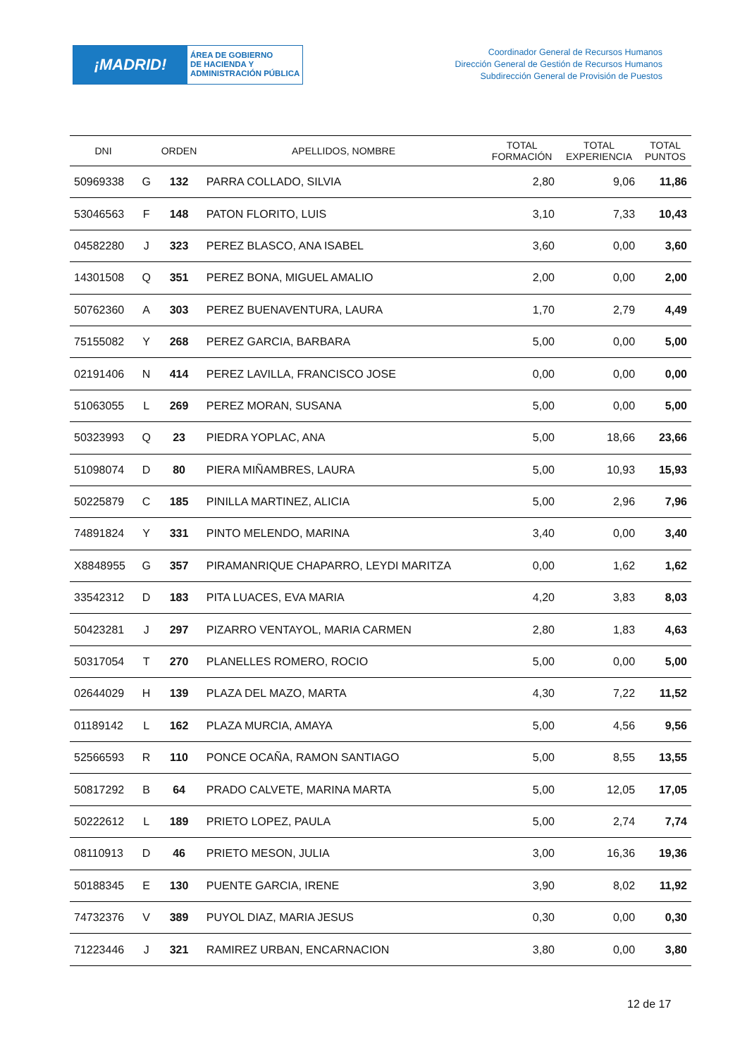¡MADRID!
ÁREA DE GOBIERNO
DE HACIENDA Y
ADMINISTRACIÓN PÚBLICA
Coordinador General de Recursos Humanos
Dirección General de Gestión de Recursos Humanos
Subdirección General de Provisión de Puestos
| DNI | | ORDEN | APELLIDOS, NOMBRE | TOTAL FORMACIÓN | TOTAL EXPERIENCIA | TOTAL PUNTOS |
| --- | --- | --- | --- | --- | --- | --- |
| 50969338 | G | 132 | PARRA COLLADO, SILVIA | 2,80 | 9,06 | 11,86 |
| 53046563 | F | 148 | PATON FLORITO, LUIS | 3,10 | 7,33 | 10,43 |
| 04582280 | J | 323 | PEREZ BLASCO, ANA ISABEL | 3,60 | 0,00 | 3,60 |
| 14301508 | Q | 351 | PEREZ BONA, MIGUEL AMALIO | 2,00 | 0,00 | 2,00 |
| 50762360 | A | 303 | PEREZ BUENAVENTURA, LAURA | 1,70 | 2,79 | 4,49 |
| 75155082 | Y | 268 | PEREZ GARCIA, BARBARA | 5,00 | 0,00 | 5,00 |
| 02191406 | N | 414 | PEREZ LAVILLA, FRANCISCO JOSE | 0,00 | 0,00 | 0,00 |
| 51063055 | L | 269 | PEREZ MORAN, SUSANA | 5,00 | 0,00 | 5,00 |
| 50323993 | Q | 23 | PIEDRA YOPLAC, ANA | 5,00 | 18,66 | 23,66 |
| 51098074 | D | 80 | PIERA MIÑAMBRES, LAURA | 5,00 | 10,93 | 15,93 |
| 50225879 | C | 185 | PINILLA MARTINEZ, ALICIA | 5,00 | 2,96 | 7,96 |
| 74891824 | Y | 331 | PINTO MELENDO, MARINA | 3,40 | 0,00 | 3,40 |
| X8848955 | G | 357 | PIRAMANRIQUE CHAPARRO, LEYDI MARITZA | 0,00 | 1,62 | 1,62 |
| 33542312 | D | 183 | PITA LUACES, EVA MARIA | 4,20 | 3,83 | 8,03 |
| 50423281 | J | 297 | PIZARRO VENTAYOL, MARIA CARMEN | 2,80 | 1,83 | 4,63 |
| 50317054 | T | 270 | PLANELLES ROMERO, ROCIO | 5,00 | 0,00 | 5,00 |
| 02644029 | H | 139 | PLAZA DEL MAZO, MARTA | 4,30 | 7,22 | 11,52 |
| 01189142 | L | 162 | PLAZA MURCIA, AMAYA | 5,00 | 4,56 | 9,56 |
| 52566593 | R | 110 | PONCE OCAÑA, RAMON SANTIAGO | 5,00 | 8,55 | 13,55 |
| 50817292 | B | 64 | PRADO CALVETE, MARINA MARTA | 5,00 | 12,05 | 17,05 |
| 50222612 | L | 189 | PRIETO LOPEZ, PAULA | 5,00 | 2,74 | 7,74 |
| 08110913 | D | 46 | PRIETO MESON, JULIA | 3,00 | 16,36 | 19,36 |
| 50188345 | E | 130 | PUENTE GARCIA, IRENE | 3,90 | 8,02 | 11,92 |
| 74732376 | V | 389 | PUYOL DIAZ, MARIA JESUS | 0,30 | 0,00 | 0,30 |
| 71223446 | J | 321 | RAMIREZ URBAN, ENCARNACION | 3,80 | 0,00 | 3,80 |
12 de 17